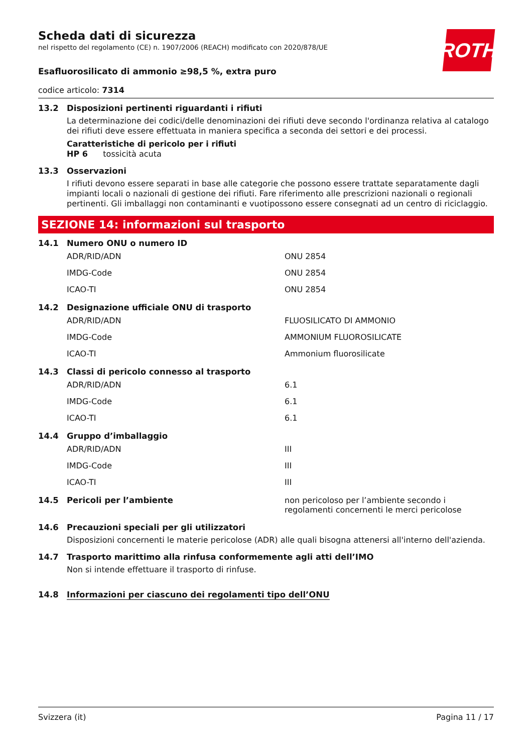ROTH
Scheda dati di sicurezza
nel rispetto del regolamento (CE) n. 1907/2006 (REACH) modificato con 2020/878/UE
Esafluorosilicato di ammonio ≥98,5 %, extra puro
codice articolo: 7314
13.2 Disposizioni pertinenti riguardanti i rifiuti
La determinazione dei codici/delle denominazioni dei rifiuti deve secondo l'ordinanza relativa al catalogo dei rifiuti deve essere effettuata in maniera specifica a seconda dei settori e dei processi.
Caratteristiche di pericolo per i rifiuti
HP 6 tossicità acuta
13.3 Osservazioni
I rifiuti devono essere separati in base alle categorie che possono essere trattate separatamente dagli impianti locali o nazionali di gestione dei rifiuti. Fare riferimento alle prescrizioni nazionali o regionali pertinenti. Gli imballaggi non contaminanti e vuotipossono essere consegnati ad un centro di riciclaggio.
SEZIONE 14: informazioni sul trasporto
14.1 Numero ONU o numero ID
| ADR/RID/ADN | ONU 2854 |
| IMDG-Code | ONU 2854 |
| ICAO-TI | ONU 2854 |
14.2 Designazione ufficiale ONU di trasporto
| ADR/RID/ADN | FLUOSILICATO DI AMMONIO |
| IMDG-Code | AMMONIUM FLUOROSILICATE |
| ICAO-TI | Ammonium fluorosilicate |
14.3 Classi di pericolo connesso al trasporto
| ADR/RID/ADN | 6.1 |
| IMDG-Code | 6.1 |
| ICAO-TI | 6.1 |
14.4 Gruppo d’imballaggio
| ADR/RID/ADN | III |
| IMDG-Code | III |
| ICAO-TI | III |
14.5 Pericoli per l’ambiente non pericoloso per l’ambiente secondo i regolamenti concernenti le merci pericolose
14.6 Precauzioni speciali per gli utilizzatori
Disposizioni concernenti le materie pericolose (ADR) alle quali bisogna attenersi all'interno dell'azienda.
14.7 Trasporto marittimo alla rinfusa conformemente agli atti dell’IMO
Non si intende effettuare il trasporto di rinfuse.
14.8 Informazioni per ciascuno dei regolamenti tipo dell’ONU
Svizzera (it) Pagina 11 / 17